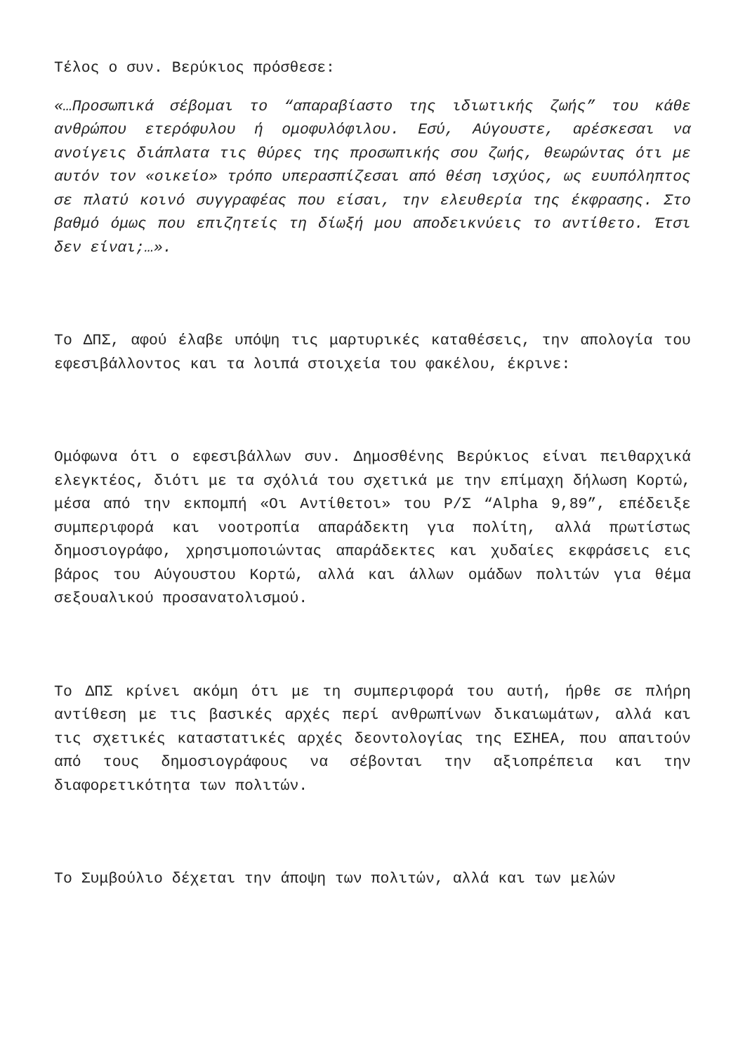Τέλος ο συν. Βερύκιος πρόσθεσε:
«…Προσωπικά σέβομαι το “απαραβίαστο της ιδιωτικής ζωής” του κάθε ανθρώπου ετερόφυλου ή ομοφυλόφιλου. Εσύ, Αύγουστε, αρέσκεσαι να ανοίγεις διάπλατα τις θύρες της προσωπικής σου ζωής, θεωρώντας ότι με αυτόν τον «οικείο» τρόπο υπερασπίζεσαι από θέση ισχύος, ως ευυπόληπτος σε πλατύ κοινό συγγραφέας που είσαι, την ελευθερία της έκφρασης. Στο βαθμό όμως που επιζητείς τη δίωξή μου αποδεικνύεις το αντίθετο. Έτσι δεν είναι;…».
Το ΔΠΣ, αφού έλαβε υπόψη τις μαρτυρικές καταθέσεις, την απολογία του εφεσιβάλλοντος και τα λοιπά στοιχεία του φακέλου, έκρινε:
Ομόφωνα ότι ο εφεσιβάλλων συν. Δημοσθένης Βερύκιος είναι πειθαρχικά ελεγκτέος, διότι με τα σχόλιά του σχετικά με την επίμαχη δήλωση Κορτώ, μέσα από την εκπομπή «Οι Αντίθετοι» του Ρ/Σ “Alpha 9,89”, επέδειξε συμπεριφορά και νοοτροπία απαράδεκτη για πολίτη, αλλά πρωτίστως δημοσιογράφο, χρησιμοποιώντας απαράδεκτες και χυδαίες εκφράσεις εις βάρος του Αύγουστου Κορτώ, αλλά και άλλων ομάδων πολιτών για θέμα σεξουαλικού προσανατολισμού.
Το ΔΠΣ κρίνει ακόμη ότι με τη συμπεριφορά του αυτή, ήρθε σε πλήρη αντίθεση με τις βασικές αρχές περί ανθρωπίνων δικαιωμάτων, αλλά και τις σχετικές καταστατικές αρχές δεοντολογίας της ΕΣΗΕΑ, που απαιτούν από τους δημοσιογράφους να σέβονται την αξιοπρέπεια και την διαφορετικότητα των πολιτών.
Το Συμβούλιο δέχεται την άποψη των πολιτών, αλλά και των μελών